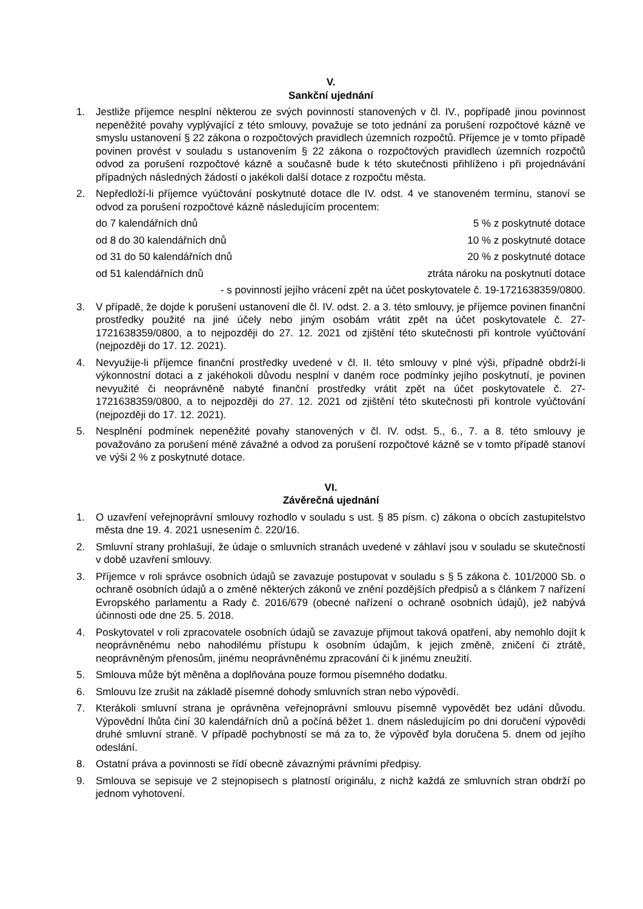V.
Sankční ujednání
1. Jestliže příjemce nesplní některou ze svých povinností stanovených v čl. IV., popřípadě jinou povinnost nepeněžité povahy vyplývající z této smlouvy, považuje se toto jednání za porušení rozpočtové kázně ve smyslu ustanovení § 22 zákona o rozpočtových pravidlech územních rozpočtů. Příjemce je v tomto případě povinen provést v souladu s ustanovením § 22 zákona o rozpočtových pravidlech územních rozpočtů odvod za porušení rozpočtové kázně a současně bude k této skutečnosti přihlíženo i při projednávání případných následných žádostí o jakékoli další dotace z rozpočtu města.
2. Nepředloží-li příjemce vyúčtování poskytnuté dotace dle IV. odst. 4 ve stanoveném termínu, stanoví se odvod za porušení rozpočtové kázně následujícím procentem:
do 7 kalendářních dnů 5 % z poskytnuté dotace
od 8 do 30 kalendářních dnů 10 % z poskytnuté dotace
od 31 do 50 kalendářních dnů 20 % z poskytnuté dotace
od 51 kalendářních dnů ztráta nároku na poskytnutí dotace
- s povinností jejího vrácení zpět na účet poskytovatele č. 19-1721638359/0800.
3. V případě, že dojde k porušení ustanovení dle čl. IV. odst. 2. a 3. této smlouvy, je příjemce povinen finanční prostředky použité na jiné účely nebo jiným osobám vrátit zpět na účet poskytovatele č. 27-1721638359/0800, a to nejpozději do 27. 12. 2021 od zjištění této skutečnosti při kontrole vyúčtování (nejpozději do 17. 12. 2021).
4. Nevyužije-li příjemce finanční prostředky uvedené v čl. II. této smlouvy v plné výši, případně obdrží-li výkonnostní dotaci a z jakéhokoli důvodu nesplní v daném roce podmínky jejího poskytnutí, je povinen nevyužité či neoprávněně nabyté finanční prostředky vrátit zpět na účet poskytovatele č. 27-1721638359/0800, a to nejpozději do 27. 12. 2021 od zjištění této skutečnosti při kontrole vyúčtování (nejpozději do 17. 12. 2021).
5. Nesplnění podmínek nepeněžité povahy stanovených v čl. IV. odst. 5., 6., 7. a 8. této smlouvy je považováno za porušení méně závažné a odvod za porušení rozpočtové kázně se v tomto případě stanoví ve výši 2 % z poskytnuté dotace.
VI.
Závěrečná ujednání
1. O uzavření veřejnoprávní smlouvy rozhodlo v souladu s ust. § 85 písm. c) zákona o obcích zastupitelstvo města dne 19. 4. 2021 usnesením č. 220/16.
2. Smluvní strany prohlašují, že údaje o smluvních stranách uvedené v záhlaví jsou v souladu se skutečností v době uzavření smlouvy.
3. Příjemce v roli správce osobních údajů se zavazuje postupovat v souladu s § 5 zákona č. 101/2000 Sb. o ochraně osobních údajů a o změně některých zákonů ve znění pozdějších předpisů a s článkem 7 nařízení Evropského parlamentu a Rady č. 2016/679 (obecné nařízení o ochraně osobních údajů), jež nabývá účinnosti ode dne 25. 5. 2018.
4. Poskytovatel v roli zpracovatele osobních údajů se zavazuje přijmout taková opatření, aby nemohlo dojít k neoprávněnému nebo nahodilému přístupu k osobním údajům, k jejich změně, zničení či ztrátě, neoprávněným přenosům, jinému neoprávněnému zpracování či k jinému zneužití.
5. Smlouva může být měněna a doplňována pouze formou písemného dodatku.
6. Smlouvu lze zrušit na základě písemné dohody smluvních stran nebo výpovědí.
7. Kterákoli smluvní strana je oprávněna veřejnoprávní smlouvu písemně vypovědět bez udání důvodu. Výpovědní lhůta činí 30 kalendářních dnů a počíná běžet 1. dnem následujícím po dni doručení výpovědi druhé smluvní straně. V případě pochybností se má za to, že výpověď byla doručena 5. dnem od jejího odeslání.
8. Ostatní práva a povinnosti se řídí obecně závaznými právními předpisy.
9. Smlouva se sepisuje ve 2 stejnopisech s platností originálu, z nichž každá ze smluvních stran obdrží po jednom vyhotovení.